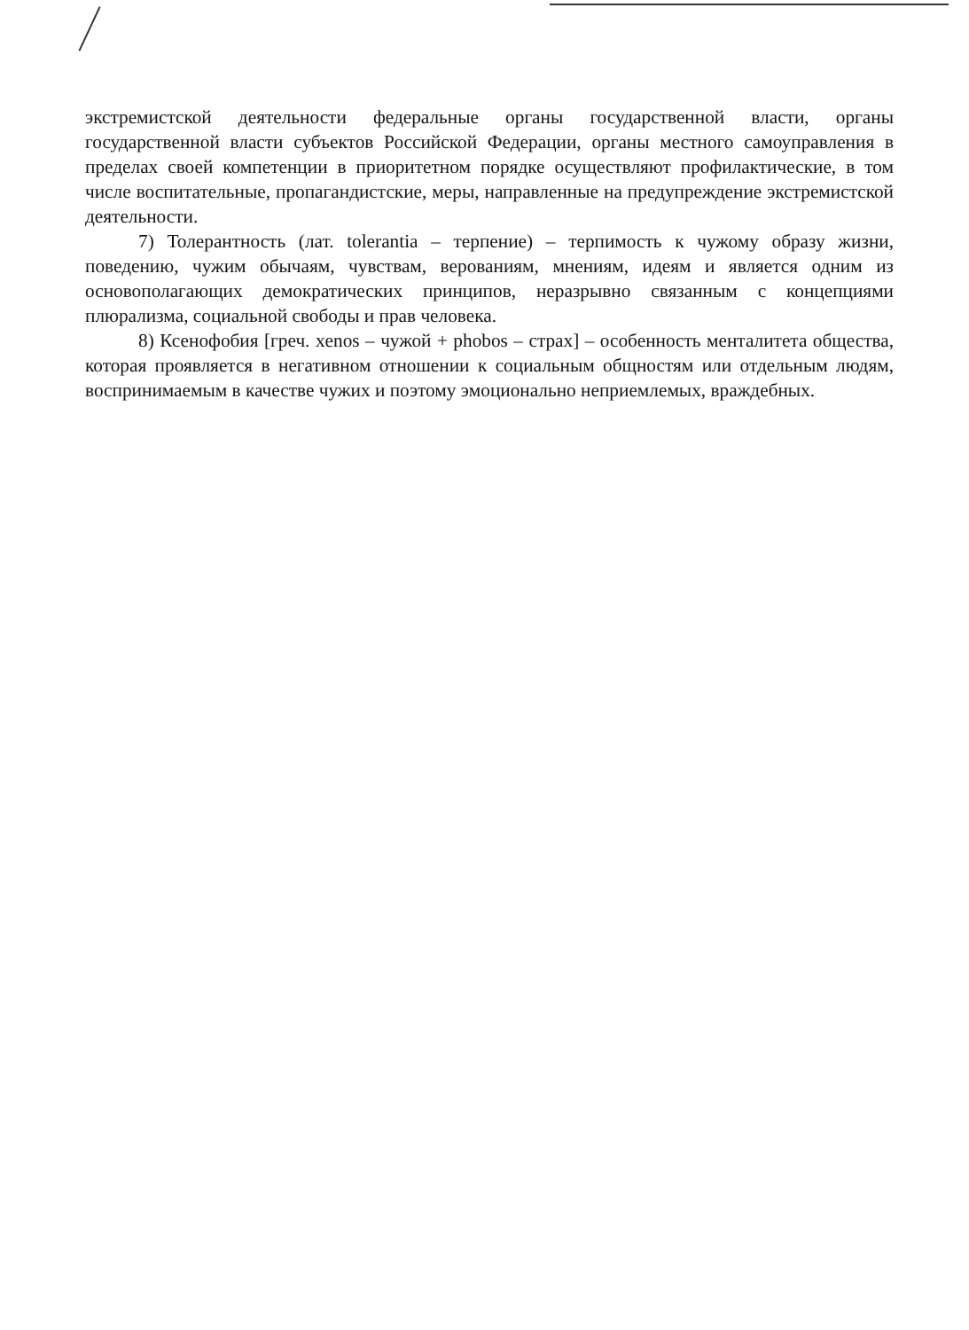экстремистской деятельности федеральные органы государственной власти, органы государственной власти субъектов Российской Федерации, органы местного самоуправления в пределах своей компетенции в приоритетном порядке осуществляют профилактические, в том числе воспитательные, пропагандистские, меры, направленные на предупреждение экстремистской деятельности.
7) Толерантность (лат. tolerantia – терпение) – терпимость к чужому образу жизни, поведению, чужим обычаям, чувствам, верованиям, мнениям, идеям и является одним из основополагающих демократических принципов, неразрывно связанным с концепциями плюрализма, социальной свободы и прав человека.
8) Ксенофобия [греч. xenos – чужой + phobos – страх] – особенность менталитета общества, которая проявляется в негативном отношении к социальным общностям или отдельным людям, воспринимаемым в качестве чужих и поэтому эмоционально неприемлемых, враждебных.